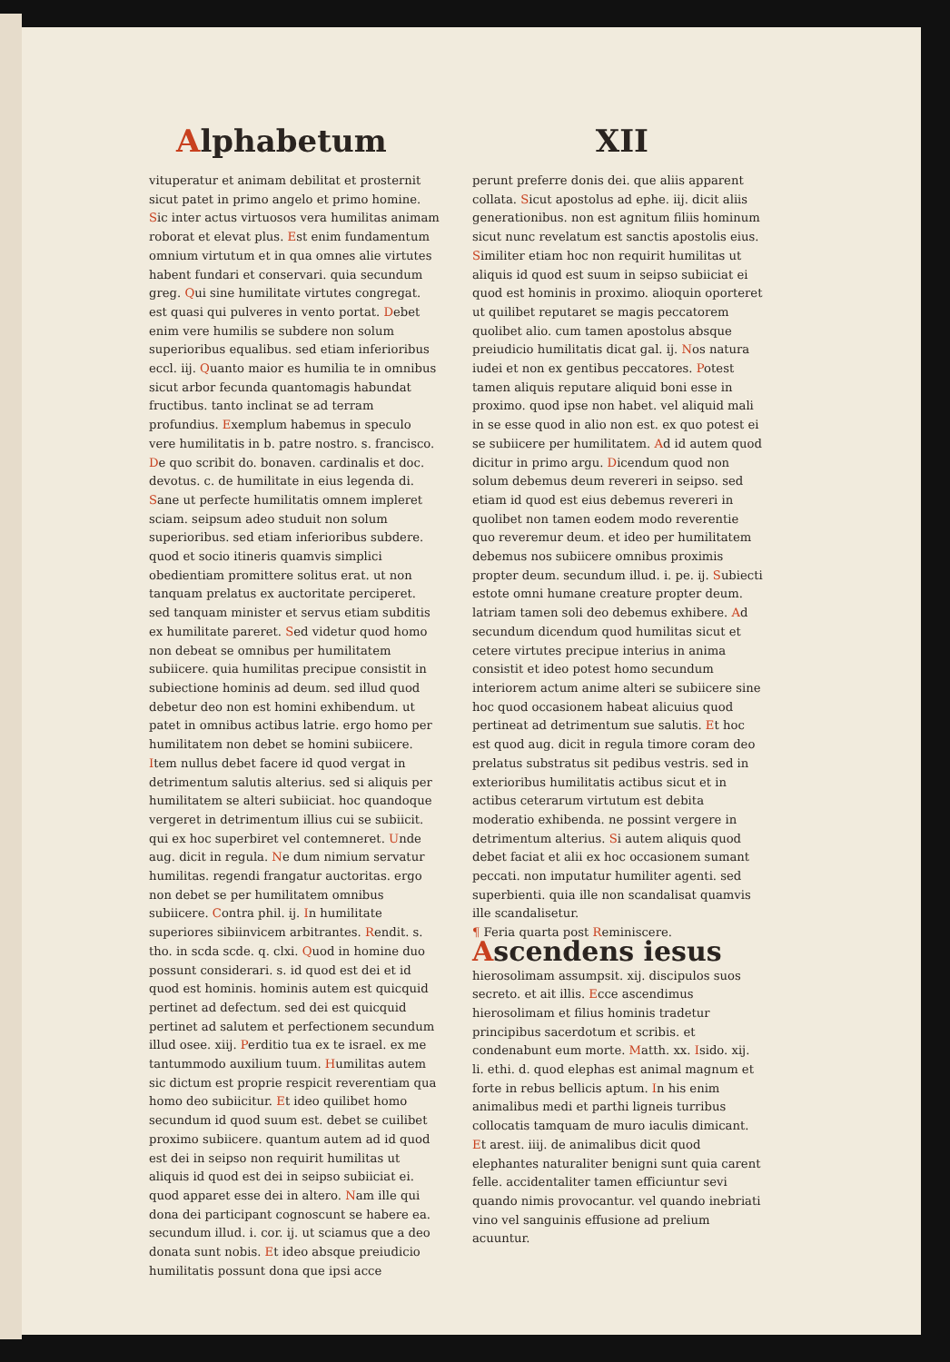Alphabetum XII
vituperatur et animam debilitat et prosternit sicut patet in primo angelo et primo homine. Sic inter actus virtuosos vera humilitas animam roborat et elevat plus. Est enim fundamentum omnium virtutum et in qua omnes alie virtutes habent fundari et conservari. quia secundum greg. Qui sine humilitate virtutes congregat. est quasi qui pulveres in vento portat. Debet enim vere humilis se subdere non solum superioribus equalibus. sed etiam inferioribus eccl. iij. Quanto maior es humilia te in omnibus sicut arbor fecunda quantomagis habundat fructibus. tanto inclinat se ad terram profundius. Exemplum habemus in speculo vere humilitatis in b. patre nostro. s. francisco. De quo scribit do. bonaven. cardinalis et doc. devotus. c. de humilitate in eius legenda di. Sane ut perfecte humilitatis omnem impleret sciam. seipsum adeo studuit non solum superioribus. sed etiam inferioribus subdere. quod et socio itineris quamvis simplici obedientiam promittere solitus erat. ut non tanquam prelatus ex auctoritate perciperet. sed tanquam minister et servus etiam subditis ex humilitate pareret. Sed videtur quod homo non debeat se omnibus per humilitatem subiicere. quia humilitas precipue consistit in subiectione hominis ad deum. sed illud quod debetur deo non est homini exhibendum. ut patet in omnibus actibus latrie. ergo homo per humilitatem non debet se homini subiicere. Item nullus debet facere id quod vergat in detrimentum salutis alterius. sed si aliquis per humilitatem se alteri subiiciat. hoc quandoque vergeret in detrimentum illius cui se subiicit. qui ex hoc superbiret vel contemneret. Unde aug. dicit in regula. Ne dum nimium servatur humilitas. regendi frangatur auctoritas. ergo non debet se per humilitatem omnibus subiicere. Contra phil. ij. In humilitate superiores sibiinvicem arbitrantes. Rendit. s. tho. in scda scde. q. clxi. Quod in homine duo possunt considerari. s. id quod est dei et id quod est hominis. hominis autem est quicquid pertinet ad defectum. sed dei est quicquid pertinet ad salutem et perfectionem secundum illud osee. xiij. Perditio tua ex te israel. ex me tantummodo auxilium tuum. Humilitas autem sic dictum est proprie respicit reverentiam qua homo deo subiicitur. Et ideo quilibet homo secundum id quod suum est. debet se cuilibet proximo subiicere. quantum autem ad id quod est dei in seipso non requirit humilitas ut aliquis id quod est dei in seipso subiiciat ei. quod apparet esse dei in altero. Nam ille qui dona dei participant cognoscunt se habere ea. secundum illud. i. cor. ij. ut sciamus que a deo donata sunt nobis. Et ideo absque preiudicio humilitatis possunt dona que ipsi acce
perunt preferre donis dei. que aliis apparent collata. Sicut apostolus ad ephe. iij. dicit aliis generationibus. non est agnitum filiis hominum sicut nunc revelatum est sanctis apostolis eius. Similiter etiam hoc non requirit humilitas ut aliquis id quod est suum in seipso subiiciat ei quod est hominis in proximo. alioquin oporteret ut quilibet reputaret se magis peccatorem quolibet alio. cum tamen apostolus absque preiudicio humilitatis dicat gal. ij. Nos natura iudei et non ex gentibus peccatores. Potest tamen aliquis reputare aliquid boni esse in proximo. quod ipse non habet. vel aliquid mali in se esse quod in alio non est. ex quo potest ei se subiicere per humilitatem. Ad id autem quod dicitur in primo argu. Dicendum quod non solum debemus deum revereri in seipso. sed etiam id quod est eius debemus revereri in quolibet non tamen eodem modo reverentie quo reveremur deum. et ideo per humilitatem debemus nos subiicere omnibus proximis propter deum. secundum illud. i. pe. ij. Subiecti estote omni humane creature propter deum. latriam tamen soli deo debemus exhibere. Ad secundum dicendum quod humilitas sicut et cetere virtutes precipue interius in anima consistit et ideo potest homo secundum interiorem actum anime alteri se subiicere sine hoc quod occasionem habeat alicuius quod pertineat ad detrimentum sue salutis. Et hoc est quod aug. dicit in regula timore coram deo prelatus substratus sit pedibus vestris. sed in exterioribus humilitatis actibus sicut et in actibus ceterarum virtutum est debita moderatio exhibenda. ne possint vergere in detrimentum alterius. Si autem aliquis quod debet faciat et alii ex hoc occasionem sumant peccati. non imputatur humiliter agenti. sed superbienti. quia ille non scandalisat quamvis ille scandalisetur.
¶ Feria quarta post Reminiscere.
Ascendens iesus hierosolimam assumpsit. xij. discipulos suos secreto. et ait illis. Ecce ascendimus hierosolimam et filius hominis tradetur principibus sacerdotum et scribis. et condenabunt eum morte. Matth. xx. Isido. xij. li. ethi. d. quod elephas est animal magnum et forte in rebus bellicis aptum. In his enim animalibus medi et parthi ligneis turribus collocatis tamquam de muro iaculis dimicant. Et arest. iiij. de animalibus dicit quod elephantes naturaliter benigni sunt quia carent felle. accidentaliter tamen efficiuntur sevi quando nimis provocantur. vel quando inebriati vino vel sanguinis effusione ad prelium acuuntur.